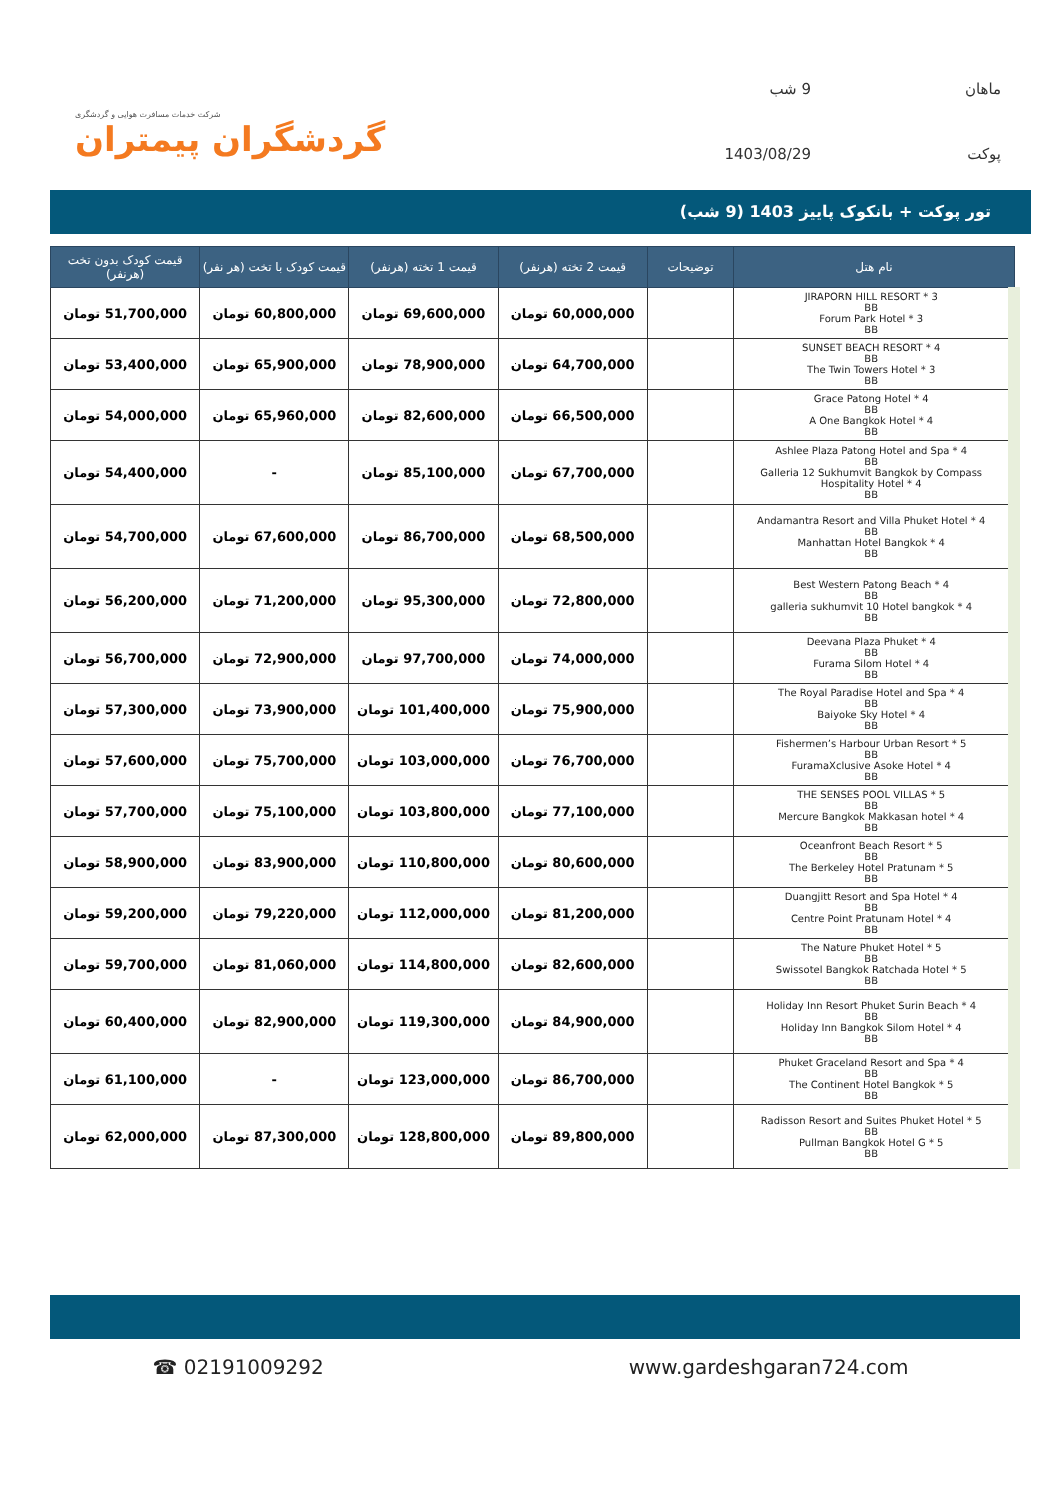شرکت خدمات مسافرت هوایی و گردشگری
گردشگران پیمتران
ماهان
9 شب
پوکت
1403/08/29
تور پوکت + بانکوک پاییز 1403 (9 شب)
| نام هتل | توضیحات | قیمت 2 تخته (هرنفر) | قیمت 1 تخته (هرنفر) | قیمت کودک با تخت (هر نفر) | قیمت کودک بدون تخت (هرنفر) |
| --- | --- | --- | --- | --- | --- |
| JIRAPORN HILL RESORT * 3 BB Forum Park Hotel * 3 BB | | 60,000,000 تومان | 69,600,000 تومان | 60,800,000 تومان | 51,700,000 تومان |
| SUNSET BEACH RESORT * 4 BB The Twin Towers Hotel * 3 BB | | 64,700,000 تومان | 78,900,000 تومان | 65,900,000 تومان | 53,400,000 تومان |
| Grace Patong Hotel * 4 BB A One Bangkok Hotel * 4 BB | | 66,500,000 تومان | 82,600,000 تومان | 65,960,000 تومان | 54,000,000 تومان |
| Ashlee Plaza Patong Hotel and Spa * 4 BB Galleria 12 Sukhumvit Bangkok by Compass Hospitality Hotel * 4 BB | | 67,700,000 تومان | 85,100,000 تومان | - | 54,400,000 تومان |
| Andamantra Resort and Villa Phuket Hotel * 4 BB Manhattan Hotel Bangkok * 4 BB | | 68,500,000 تومان | 86,700,000 تومان | 67,600,000 تومان | 54,700,000 تومان |
| Best Western Patong Beach * 4 BB galleria sukhumvit 10 Hotel bangkok * 4 BB | | 72,800,000 تومان | 95,300,000 تومان | 71,200,000 تومان | 56,200,000 تومان |
| Deevana Plaza Phuket * 4 BB Furama Silom Hotel * 4 BB | | 74,000,000 تومان | 97,700,000 تومان | 72,900,000 تومان | 56,700,000 تومان |
| The Royal Paradise Hotel and Spa * 4 BB Baiyoke Sky Hotel * 4 BB | | 75,900,000 تومان | 101,400,000 تومان | 73,900,000 تومان | 57,300,000 تومان |
| Fishermen’s Harbour Urban Resort * 5 BB FuramaXclusive Asoke Hotel * 4 BB | | 76,700,000 تومان | 103,000,000 تومان | 75,700,000 تومان | 57,600,000 تومان |
| THE SENSES POOL VILLAS * 5 BB Mercure Bangkok Makkasan hotel * 4 BB | | 77,100,000 تومان | 103,800,000 تومان | 75,100,000 تومان | 57,700,000 تومان |
| Oceanfront Beach Resort * 5 BB The Berkeley Hotel Pratunam * 5 BB | | 80,600,000 تومان | 110,800,000 تومان | 83,900,000 تومان | 58,900,000 تومان |
| Duangjitt Resort and Spa Hotel * 4 BB Centre Point Pratunam Hotel * 4 BB | | 81,200,000 تومان | 112,000,000 تومان | 79,220,000 تومان | 59,200,000 تومان |
| The Nature Phuket Hotel * 5 BB Swissotel Bangkok Ratchada Hotel * 5 BB | | 82,600,000 تومان | 114,800,000 تومان | 81,060,000 تومان | 59,700,000 تومان |
| Holiday Inn Resort Phuket Surin Beach * 4 BB Holiday Inn Bangkok Silom Hotel * 4 BB | | 84,900,000 تومان | 119,300,000 تومان | 82,900,000 تومان | 60,400,000 تومان |
| Phuket Graceland Resort and Spa * 4 BB The Continent Hotel Bangkok * 5 BB | | 86,700,000 تومان | 123,000,000 تومان | - | 61,100,000 تومان |
| Radisson Resort and Suites Phuket Hotel * 5 BB Pullman Bangkok Hotel G * 5 BB | | 89,800,000 تومان | 128,800,000 تومان | 87,300,000 تومان | 62,000,000 تومان |
☎ 02191009292 www.gardeshgaran724.com